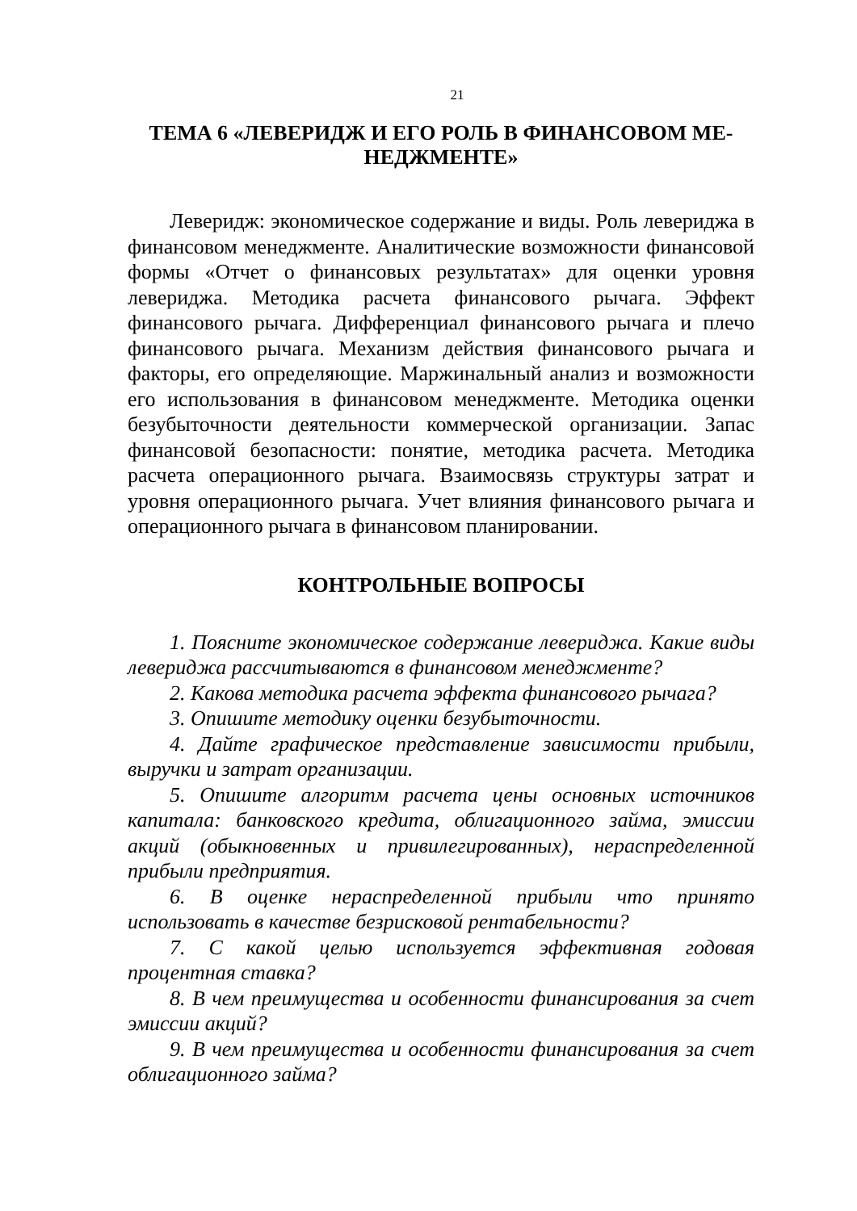21
ТЕМА 6 «ЛЕВЕРИДЖ И ЕГО РОЛЬ В ФИНАНСОВОМ МЕ-
НЕДЖМЕНТЕ»
Леверидж: экономическое содержание и виды. Роль левериджа в финансовом менеджменте. Аналитические возможности финансовой формы «Отчет о финансовых результатах» для оценки уровня левериджа. Методика расчета финансового рычага. Эффект финансового рычага. Дифференциал финансового рычага и плечо финансового рычага. Механизм действия финансового рычага и факторы, его определяющие. Маржинальный анализ и возможности его использования в финансовом менеджменте. Методика оценки безубыточности деятельности коммерческой организации. Запас финансовой безопасности: понятие, методика расчета. Методика расчета операционного рычага. Взаимосвязь структуры затрат и уровня операционного рычага. Учет влияния финансового рычага и операционного рычага в финансовом планировании.
КОНТРОЛЬНЫЕ ВОПРОСЫ
1. Поясните экономическое содержание левериджа. Какие виды левериджа рассчитываются в финансовом менеджменте?
2. Какова методика расчета эффекта финансового рычага?
3. Опишите методику оценки безубыточности.
4. Дайте графическое представление зависимости прибыли, выручки и затрат организации.
5. Опишите алгоритм расчета цены основных источников капитала: банковского кредита, облигационного займа, эмиссии акций (обыкновенных и привилегированных), нераспределенной прибыли предприятия.
6. В оценке нераспределенной прибыли что принято использовать в качестве безрисковой рентабельности?
7. С какой целью используется эффективная годовая процентная ставка?
8. В чем преимущества и особенности финансирования за счет эмиссии акций?
9. В чем преимущества и особенности финансирования за счет облигационного займа?